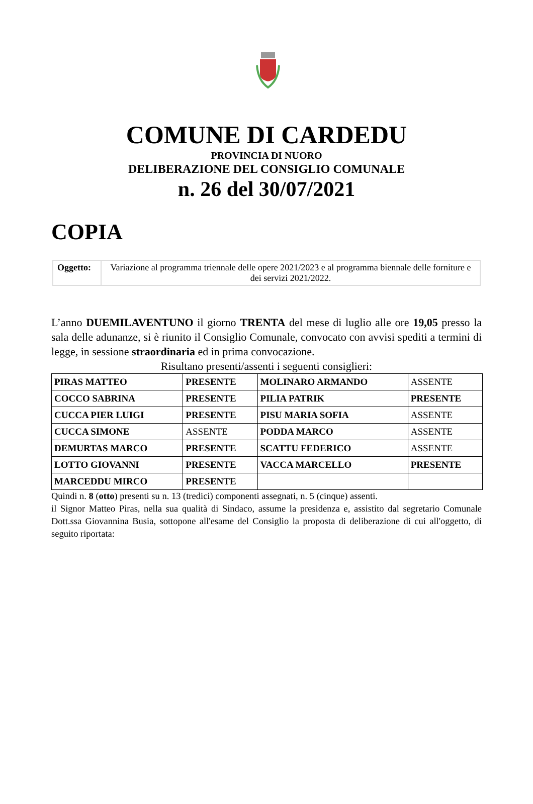COMUNE DI CARDEDU
PROVINCIA DI NUORO
DELIBERAZIONE DEL CONSIGLIO COMUNALE
n. 26 del 30/07/2021
COPIA
| Oggetto: | Variazione al programma triennale delle opere 2021/2023 e al programma biennale delle forniture e dei servizi 2021/2022. |
L’anno DUEMILAVENTUNO il giorno TRENTA del mese di luglio alle ore 19,05 presso la sala delle adunanze, si è riunito il Consiglio Comunale, convocato con avvisi spediti a termini di legge, in sessione straordinaria ed in prima convocazione.
Risultano presenti/assenti i seguenti consiglieri:
| PIRAS MATTEO | PRESENTE | MOLINARO ARMANDO | ASSENTE |
| COCCO SABRINA | PRESENTE | PILIA PATRIK | PRESENTE |
| CUCCA PIER LUIGI | PRESENTE | PISU MARIA SOFIA | ASSENTE |
| CUCCA SIMONE | ASSENTE | PODDA MARCO | ASSENTE |
| DEMURTAS MARCO | PRESENTE | SCATTU FEDERICO | ASSENTE |
| LOTTO GIOVANNI | PRESENTE | VACCA MARCELLO | PRESENTE |
| MARCEDDU MIRCO | PRESENTE | | |
Quindi n. 8 (otto) presenti su n. 13 (tredici) componenti assegnati, n. 5 (cinque) assenti.
il Signor Matteo Piras, nella sua qualità di Sindaco, assume la presidenza e, assistito dal segretario Comunale Dott.ssa Giovannina Busia, sottopone all'esame del Consiglio la proposta di deliberazione di cui all'oggetto, di seguito riportata: